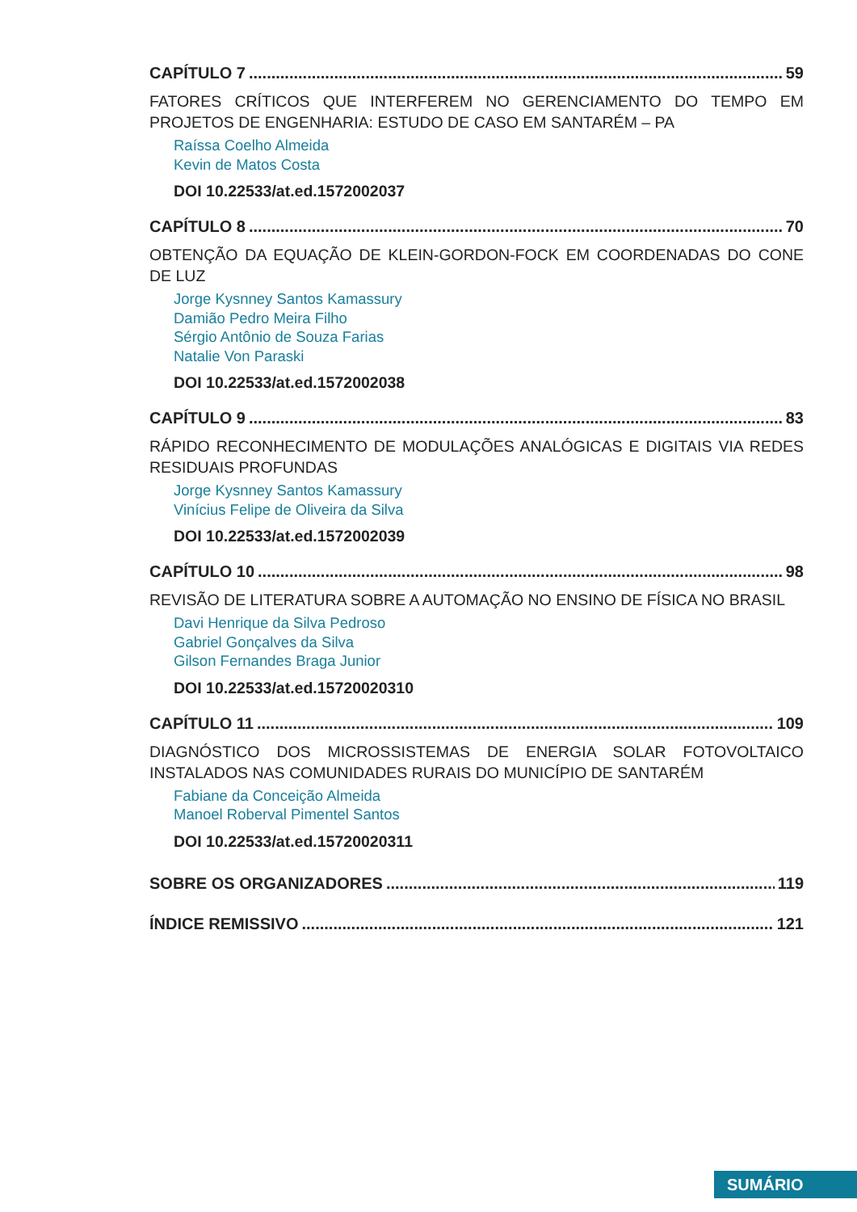CAPÍTULO 7 59
FATORES CRÍTICOS QUE INTERFEREM NO GERENCIAMENTO DO TEMPO EM PROJETOS DE ENGENHARIA: ESTUDO DE CASO EM SANTARÉM – PA
Raíssa Coelho Almeida
Kevin de Matos Costa
DOI 10.22533/at.ed.1572002037
CAPÍTULO 8 70
OBTENÇÃO DA EQUAÇÃO DE KLEIN-GORDON-FOCK EM COORDENADAS DO CONE DE LUZ
Jorge Kysnney Santos Kamassury
Damião Pedro Meira Filho
Sérgio Antônio de Souza Farias
Natalie Von Paraski
DOI 10.22533/at.ed.1572002038
CAPÍTULO 9 83
RÁPIDO RECONHECIMENTO DE MODULAÇÕES ANALÓGICAS E DIGITAIS VIA REDES RESIDUAIS PROFUNDAS
Jorge Kysnney Santos Kamassury
Vinícius Felipe de Oliveira da Silva
DOI 10.22533/at.ed.1572002039
CAPÍTULO 10 98
REVISÃO DE LITERATURA SOBRE A AUTOMAÇÃO NO ENSINO DE FÍSICA NO BRASIL
Davi Henrique da Silva Pedroso
Gabriel Gonçalves da Silva
Gilson Fernandes Braga Junior
DOI 10.22533/at.ed.15720020310
CAPÍTULO 11 109
DIAGNÓSTICO DOS MICROSSISTEMAS DE ENERGIA SOLAR FOTOVOLTAICO INSTALADOS NAS COMUNIDADES RURAIS DO MUNICÍPIO DE SANTARÉM
Fabiane da Conceição Almeida
Manoel Roberval Pimentel Santos
DOI 10.22533/at.ed.15720020311
SOBRE OS ORGANIZADORES 119
ÍNDICE REMISSIVO 121
SUMÁRIO